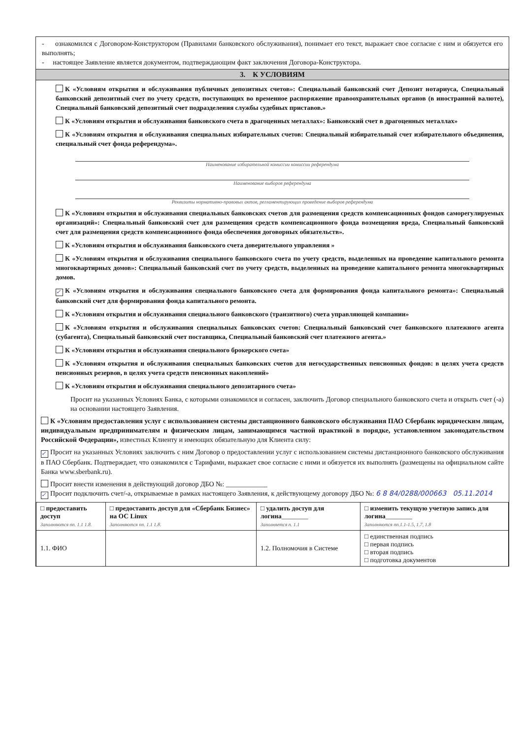- ознакомился с Договором-Конструктором (Правилами банковского обслуживания), понимает его текст, выражает свое согласие с ним и обязуется его выполнять;
- настоящее Заявление является документом, подтверждающим факт заключения Договора-Конструктора.
3. К УСЛОВИЯМ
К «Условиям открытия и обслуживания публичных депозитных счетов»: Специальный банковский счет Депозит нотариуса, Специальный банковский депозитный счет по учету средств, поступающих во временное распоряжение правоохранительных органов (в иностранной валюте), Специальный банковский депозитный счет подразделения службы судебных приставов.»
К «Условиям открытия и обслуживания банковского счета в драгоценных металлах»: Банковский счет в драгоценных металлах»
К «Условиям открытия и обслуживания специальных избирательных счетов: Специальный избирательный счет избирательного объединения, специальный счет фонда референдума».
Наименование избирательной комиссии комиссии референдума
Наименование выборов референдума
Реквизиты нормативно-правовых актов, регламентирующих проведение выборов референдума
К «Условиям открытия и обслуживания специальных банковских счетов для размещения средств компенсационных фондов саморегулируемых организаций»: Специальный банковский счет для размещения средств компенсационного фонда возмещения вреда, Специальный банковский счет для размещения средств компенсационного фонда обеспечения договорных обязательств».
К «Условиям открытия и обслуживания банковского счета доверительного управления »
К «Условиям открытия и обслуживания специального банковского счета по учету средств, выделенных на проведение капитального ремонта многоквартирных домов»: Специальный банковский счет по учету средств, выделенных на проведение капитального ремонта многоквартирных домов.
✓ К «Условиям открытия и обслуживания специального банковского счета для формирования фонда капитального ремонта»: Специальный банковский счет для формирования фонда капитального ремонта.
К «Условиям открытия и обслуживания специального банковского (транзитного) счета управляющей компании»
К «Условиям открытия и обслуживания специальных банковских счетов: Специальный банковский счет банковского платежного агента (субагента), Специальный банковский счет поставщика, Специальный банковский счет платежного агента.»
К «Условиям открытия и обслуживания специального брокерского счета»
К «Условиям открытия и обслуживания специальных банковских счетов для негосударственных пенсионных фондов: в целях учета средств пенсионных резервов, в целях учета средств пенсионных накоплений»
К «Условиям открытия и обслуживания специального депозитарного счета»
Просит на указанных Условиях Банка, с которыми ознакомился и согласен, заключить Договор специального банковского счета и открыть счет (-а) на основании настоящего Заявления.
К «Условиям предоставления услуг с использованием системы дистанционного банковского обслуживания ПАО Сбербанк юридическим лицам, индивидуальным предпринимателям и физическим лицам, занимающимся частной практикой в порядке, установленном законодательством Российской Федерации», известных Клиенту и имеющих обязательную для Клиента силу:
✓ Просит на указанных Условиях заключить с ним Договор о предоставлении услуг с использованием системы дистанционного банковского обслуживания в ПАО Сбербанк. Подтверждает, что ознакомился с Тарифами, выражает свое согласие с ними и обязуется их выполнять (размещены на официальном сайте Банка www.sberbank.ru).
Просит внести изменения в действующий договор ДБО №: ____________
✓ Просит подключить счет/-а, открываемые в рамках настоящего Заявления, к действующему договору ДБО №: 6 8 84/0288/000663 05.11.2014
| □ предоставить доступ Заполняются пп. 1.1 1.8. | □ предоставить доступ для «Сбербанк Бизнес» на ОС Linux Заполняются пп. 1.1 1.8. | □ удалить доступ для логина ________ Заполняется п. 1.1 | □ изменить текущую учетную запись для логина ________ Заполняются пп.1.1-1.5, 1.7, 1.8 |
| 1.1. ФИО | | 1.2. Полномочия в Системе | □ единственная подпись □ первая подпись □ вторая подпись □ подготовка документов |